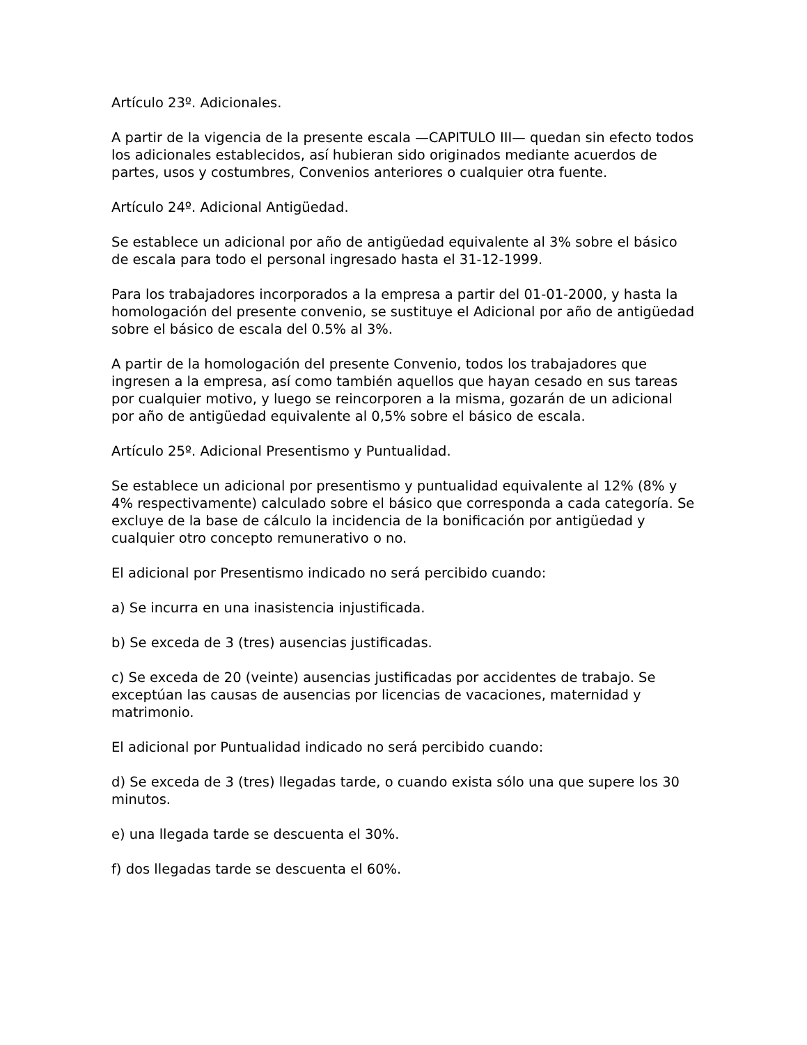Artículo 23º. Adicionales.
A partir de la vigencia de la presente escala —CAPITULO III— quedan sin efecto todos los adicionales establecidos, así hubieran sido originados mediante acuerdos de partes, usos y costumbres, Convenios anteriores o cualquier otra fuente.
Artículo 24º. Adicional Antigüedad.
Se establece un adicional por año de antigüedad equivalente al 3% sobre el básico de escala para todo el personal ingresado hasta el 31-12-1999.
Para los trabajadores incorporados a la empresa a partir del 01-01-2000, y hasta la homologación del presente convenio, se sustituye el Adicional por año de antigüedad sobre el básico de escala del 0.5% al 3%.
A partir de la homologación del presente Convenio, todos los trabajadores que ingresen a la empresa, así como también aquellos que hayan cesado en sus tareas por cualquier motivo, y luego se reincorporen a la misma, gozarán de un adicional por año de antigüedad equivalente al 0,5% sobre el básico de escala.
Artículo 25º. Adicional Presentismo y Puntualidad.
Se establece un adicional por presentismo y puntualidad equivalente al 12% (8% y 4% respectivamente) calculado sobre el básico que corresponda a cada categoría. Se excluye de la base de cálculo la incidencia de la bonificación por antigüedad y cualquier otro concepto remunerativo o no.
El adicional por Presentismo indicado no será percibido cuando:
a) Se incurra en una inasistencia injustificada.
b) Se exceda de 3 (tres) ausencias justificadas.
c) Se exceda de 20 (veinte) ausencias justificadas por accidentes de trabajo. Se exceptúan las causas de ausencias por licencias de vacaciones, maternidad y matrimonio.
El adicional por Puntualidad indicado no será percibido cuando:
d) Se exceda de 3 (tres) llegadas tarde, o cuando exista sólo una que supere los 30 minutos.
e) una llegada tarde se descuenta el 30%.
f) dos llegadas tarde se descuenta el 60%.